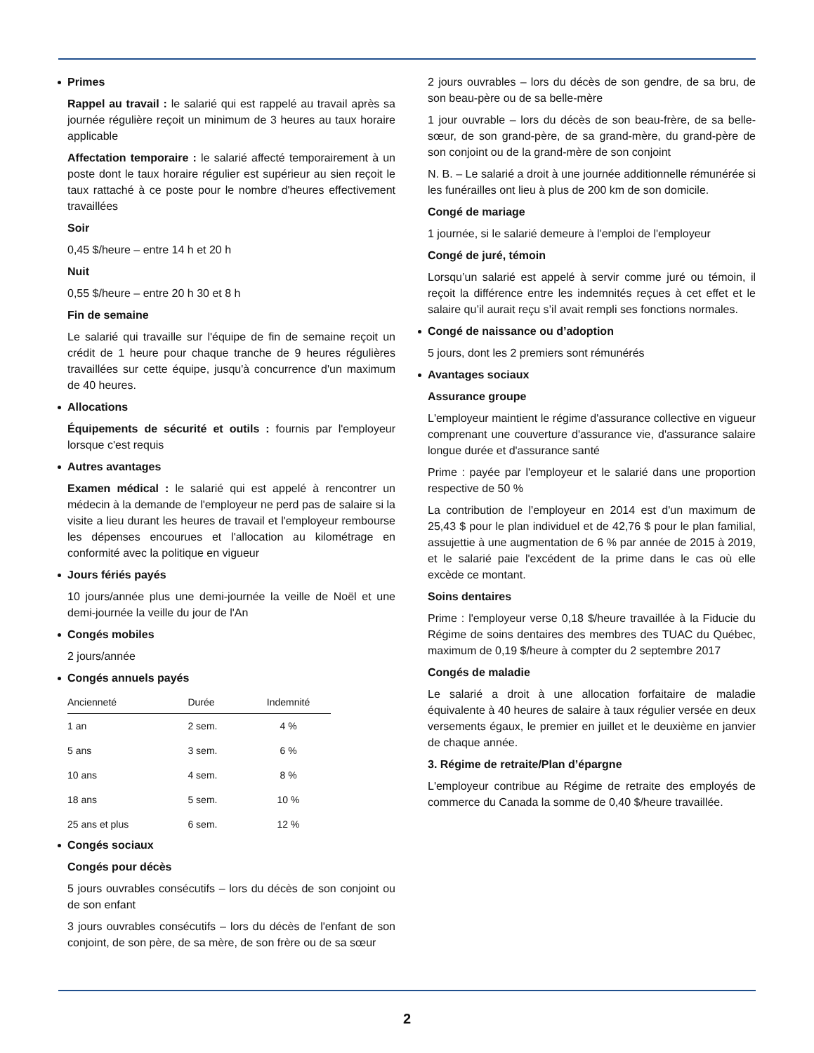Primes
Rappel au travail : le salarié qui est rappelé au travail après sa journée régulière reçoit un minimum de 3 heures au taux horaire applicable
Affectation temporaire : le salarié affecté temporairement à un poste dont le taux horaire régulier est supérieur au sien reçoit le taux rattaché à ce poste pour le nombre d'heures effectivement travaillées
Soir
0,45 $/heure – entre 14 h et 20 h
Nuit
0,55 $/heure – entre 20 h 30 et 8 h
Fin de semaine
Le salarié qui travaille sur l'équipe de fin de semaine reçoit un crédit de 1 heure pour chaque tranche de 9 heures régulières travaillées sur cette équipe, jusqu'à concurrence d'un maximum de 40 heures.
Allocations
Équipements de sécurité et outils : fournis par l'employeur lorsque c'est requis
Autres avantages
Examen médical : le salarié qui est appelé à rencontrer un médecin à la demande de l'employeur ne perd pas de salaire si la visite a lieu durant les heures de travail et l'employeur rembourse les dépenses encourues et l'allocation au kilométrage en conformité avec la politique en vigueur
Jours fériés payés
10 jours/année plus une demi-journée la veille de Noël et une demi-journée la veille du jour de l'An
Congés mobiles
2 jours/année
Congés annuels payés
| Ancienneté | Durée | Indemnité |
| --- | --- | --- |
| 1 an | 2 sem. | 4 % |
| 5 ans | 3 sem. | 6 % |
| 10 ans | 4 sem. | 8 % |
| 18 ans | 5 sem. | 10 % |
| 25 ans et plus | 6 sem. | 12 % |
Congés sociaux
Congés pour décès
5 jours ouvrables consécutifs – lors du décès de son conjoint ou de son enfant
3 jours ouvrables consécutifs – lors du décès de l'enfant de son conjoint, de son père, de sa mère, de son frère ou de sa sœur
2 jours ouvrables – lors du décès de son gendre, de sa bru, de son beau-père ou de sa belle-mère
1 jour ouvrable – lors du décès de son beau-frère, de sa belle-sœur, de son grand-père, de sa grand-mère, du grand-père de son conjoint ou de la grand-mère de son conjoint
N. B. – Le salarié a droit à une journée additionnelle rémunérée si les funérailles ont lieu à plus de 200 km de son domicile.
Congé de mariage
1 journée, si le salarié demeure à l'emploi de l'employeur
Congé de juré, témoin
Lorsqu’un salarié est appelé à servir comme juré ou témoin, il reçoit la différence entre les indemnités reçues à cet effet et le salaire qu’il aurait reçu s’il avait rempli ses fonctions normales.
Congé de naissance ou d’adoption
5 jours, dont les 2 premiers sont rémunérés
Avantages sociaux
Assurance groupe
L'employeur maintient le régime d'assurance collective en vigueur comprenant une couverture d'assurance vie, d'assurance salaire longue durée et d'assurance santé
Prime : payée par l'employeur et le salarié dans une proportion respective de 50 %
La contribution de l'employeur en 2014 est d'un maximum de 25,43 $ pour le plan individuel et de 42,76 $ pour le plan familial, assujettie à une augmentation de 6 % par année de 2015 à 2019, et le salarié paie l'excédent de la prime dans le cas où elle excède ce montant.
Soins dentaires
Prime : l'employeur verse 0,18 $/heure travaillée à la Fiducie du Régime de soins dentaires des membres des TUAC du Québec, maximum de 0,19 $/heure à compter du 2 septembre 2017
Congés de maladie
Le salarié a droit à une allocation forfaitaire de maladie équivalente à 40 heures de salaire à taux régulier versée en deux versements égaux, le premier en juillet et le deuxième en janvier de chaque année.
3. Régime de retraite/Plan d’épargne
L'employeur contribue au Régime de retraite des employés de commerce du Canada la somme de 0,40 $/heure travaillée.
2